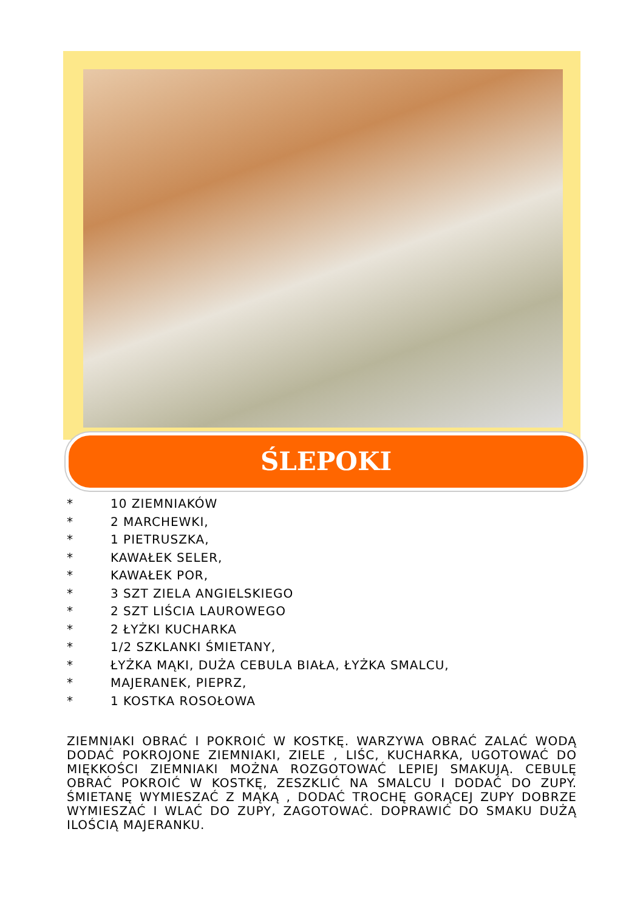ŚLEPOKI
* 10 ZIEMNIAKÓW
* 2 MARCHEWKI,
* 1 PIETRUSZKA,
* KAWAŁEK SELER,
* KAWAŁEK POR,
* 3 SZT ZIELA ANGIELSKIEGO
* 2 SZT LIŚCIA LAUROWEGO
* 2 ŁYŻKI KUCHARKA
* 1/2 SZKLANKI ŚMIETANY,
* ŁYŻKA MĄKI, DUŻA CEBULA BIAŁA, ŁYŻKA SMALCU,
* MAJERANEK, PIEPRZ,
* 1 KOSTKA ROSOŁOWA
ZIEMNIAKI OBRAĆ I POKROIĆ W KOSTKĘ. WARZYWA OBRAĆ ZALAĆ WODĄ DODAĆ POKROJONE ZIEMNIAKI, ZIELE , LIŚC, KUCHARKA, UGOTOWAĆ DO MIĘKKOŚCI ZIEMNIAKI MOŻNA ROZGOTOWAĆ LEPIEJ SMAKUJĄ. CEBULĘ OBRAĆ POKROIĆ W KOSTKĘ, ZESZKLIĆ NA SMALCU I DODAĆ DO ZUPY. ŚMIETANĘ WYMIESZAĆ Z MĄKĄ , DODAĆ TROCHĘ GORĄCEJ ZUPY DOBRZE WYMIESZAĆ I WLAĆ DO ZUPY, ZAGOTOWAĆ. DOPRAWIĆ DO SMAKU DUŻĄ ILOŚCIĄ MAJERANKU.